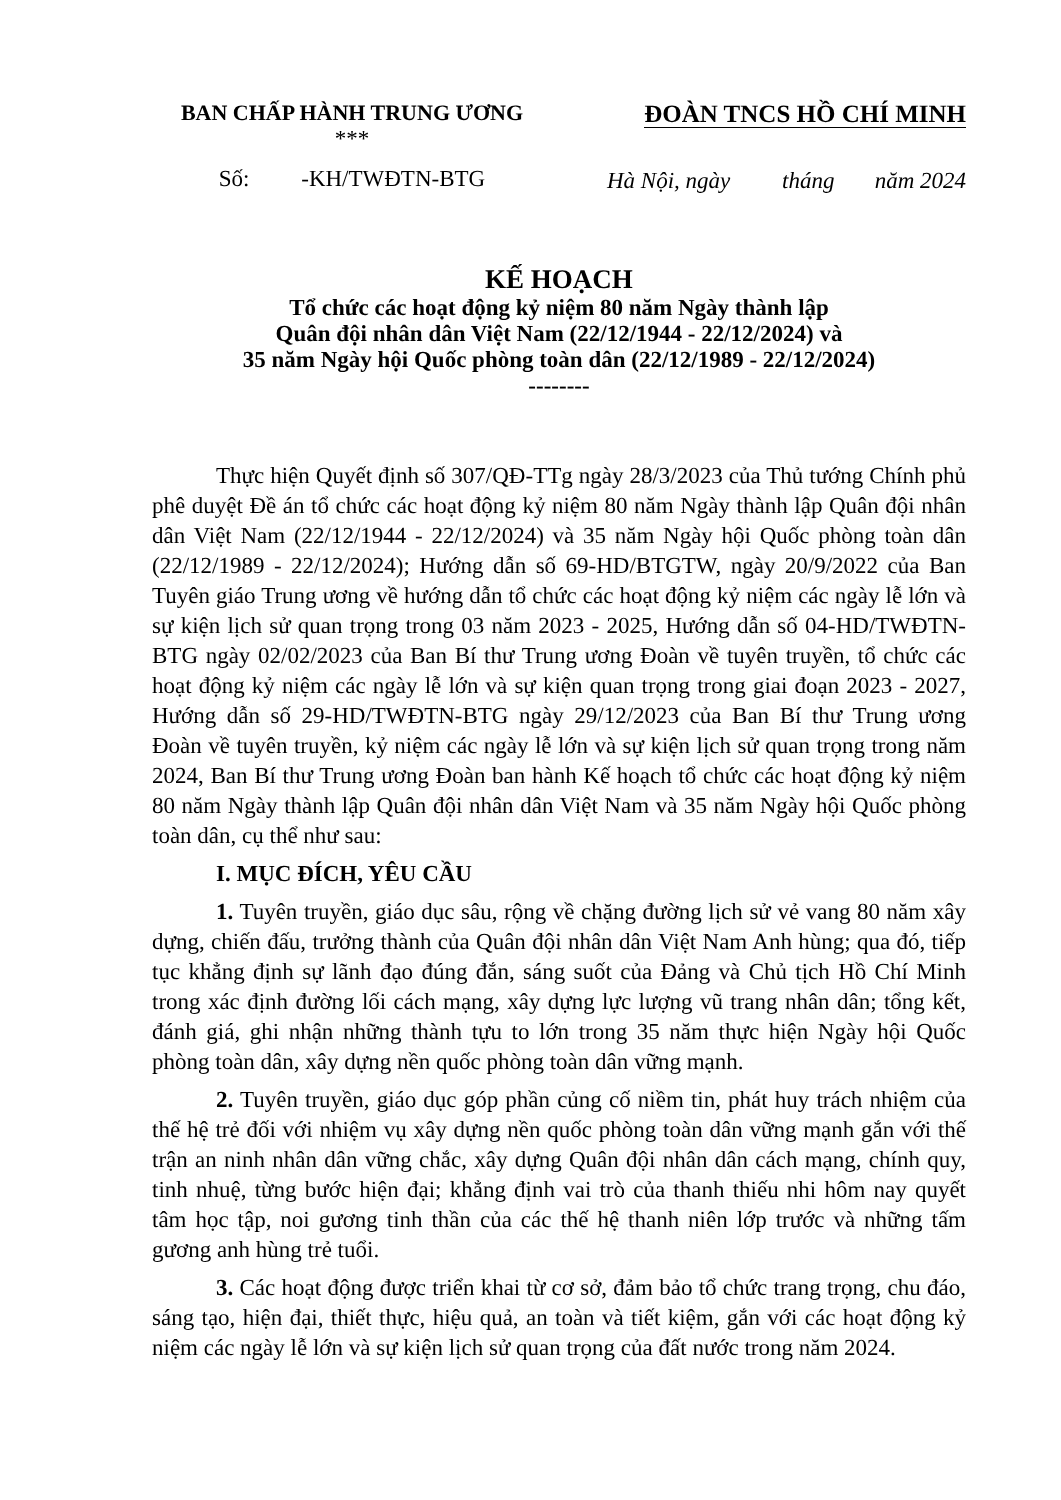BAN CHẤP HÀNH TRUNG ƯƠNG
***
Số: -KH/TWĐTN-BTG
ĐOÀN TNCS HỒ CHÍ MINH
Hà Nội, ngày tháng năm 2024
KẾ HOẠCH
Tổ chức các hoạt động kỷ niệm 80 năm Ngày thành lập
Quân đội nhân dân Việt Nam (22/12/1944 - 22/12/2024) và
35 năm Ngày hội Quốc phòng toàn dân (22/12/1989 - 22/12/2024)
--------
Thực hiện Quyết định số 307/QĐ-TTg ngày 28/3/2023 của Thủ tướng Chính phủ phê duyệt Đề án tổ chức các hoạt động kỷ niệm 80 năm Ngày thành lập Quân đội nhân dân Việt Nam (22/12/1944 - 22/12/2024) và 35 năm Ngày hội Quốc phòng toàn dân (22/12/1989 - 22/12/2024); Hướng dẫn số 69-HD/BTGTW, ngày 20/9/2022 của Ban Tuyên giáo Trung ương về hướng dẫn tổ chức các hoạt động kỷ niệm các ngày lễ lớn và sự kiện lịch sử quan trọng trong 03 năm 2023 - 2025, Hướng dẫn số 04-HD/TWĐTN-BTG ngày 02/02/2023 của Ban Bí thư Trung ương Đoàn về tuyên truyền, tổ chức các hoạt động kỷ niệm các ngày lễ lớn và sự kiện quan trọng trong giai đoạn 2023 - 2027, Hướng dẫn số 29-HD/TWĐTN-BTG ngày 29/12/2023 của Ban Bí thư Trung ương Đoàn về tuyên truyền, kỷ niệm các ngày lễ lớn và sự kiện lịch sử quan trọng trong năm 2024, Ban Bí thư Trung ương Đoàn ban hành Kế hoạch tổ chức các hoạt động kỷ niệm 80 năm Ngày thành lập Quân đội nhân dân Việt Nam và 35 năm Ngày hội Quốc phòng toàn dân, cụ thể như sau:
I. MỤC ĐÍCH, YÊU CẦU
1. Tuyên truyền, giáo dục sâu, rộng về chặng đường lịch sử vẻ vang 80 năm xây dựng, chiến đấu, trưởng thành của Quân đội nhân dân Việt Nam Anh hùng; qua đó, tiếp tục khẳng định sự lãnh đạo đúng đắn, sáng suốt của Đảng và Chủ tịch Hồ Chí Minh trong xác định đường lối cách mạng, xây dựng lực lượng vũ trang nhân dân; tổng kết, đánh giá, ghi nhận những thành tựu to lớn trong 35 năm thực hiện Ngày hội Quốc phòng toàn dân, xây dựng nền quốc phòng toàn dân vững mạnh.
2. Tuyên truyền, giáo dục góp phần củng cố niềm tin, phát huy trách nhiệm của thế hệ trẻ đối với nhiệm vụ xây dựng nền quốc phòng toàn dân vững mạnh gắn với thế trận an ninh nhân dân vững chắc, xây dựng Quân đội nhân dân cách mạng, chính quy, tinh nhuệ, từng bước hiện đại; khẳng định vai trò của thanh thiếu nhi hôm nay quyết tâm học tập, noi gương tinh thần của các thế hệ thanh niên lớp trước và những tấm gương anh hùng trẻ tuổi.
3. Các hoạt động được triển khai từ cơ sở, đảm bảo tổ chức trang trọng, chu đáo, sáng tạo, hiện đại, thiết thực, hiệu quả, an toàn và tiết kiệm, gắn với các hoạt động kỷ niệm các ngày lễ lớn và sự kiện lịch sử quan trọng của đất nước trong năm 2024.